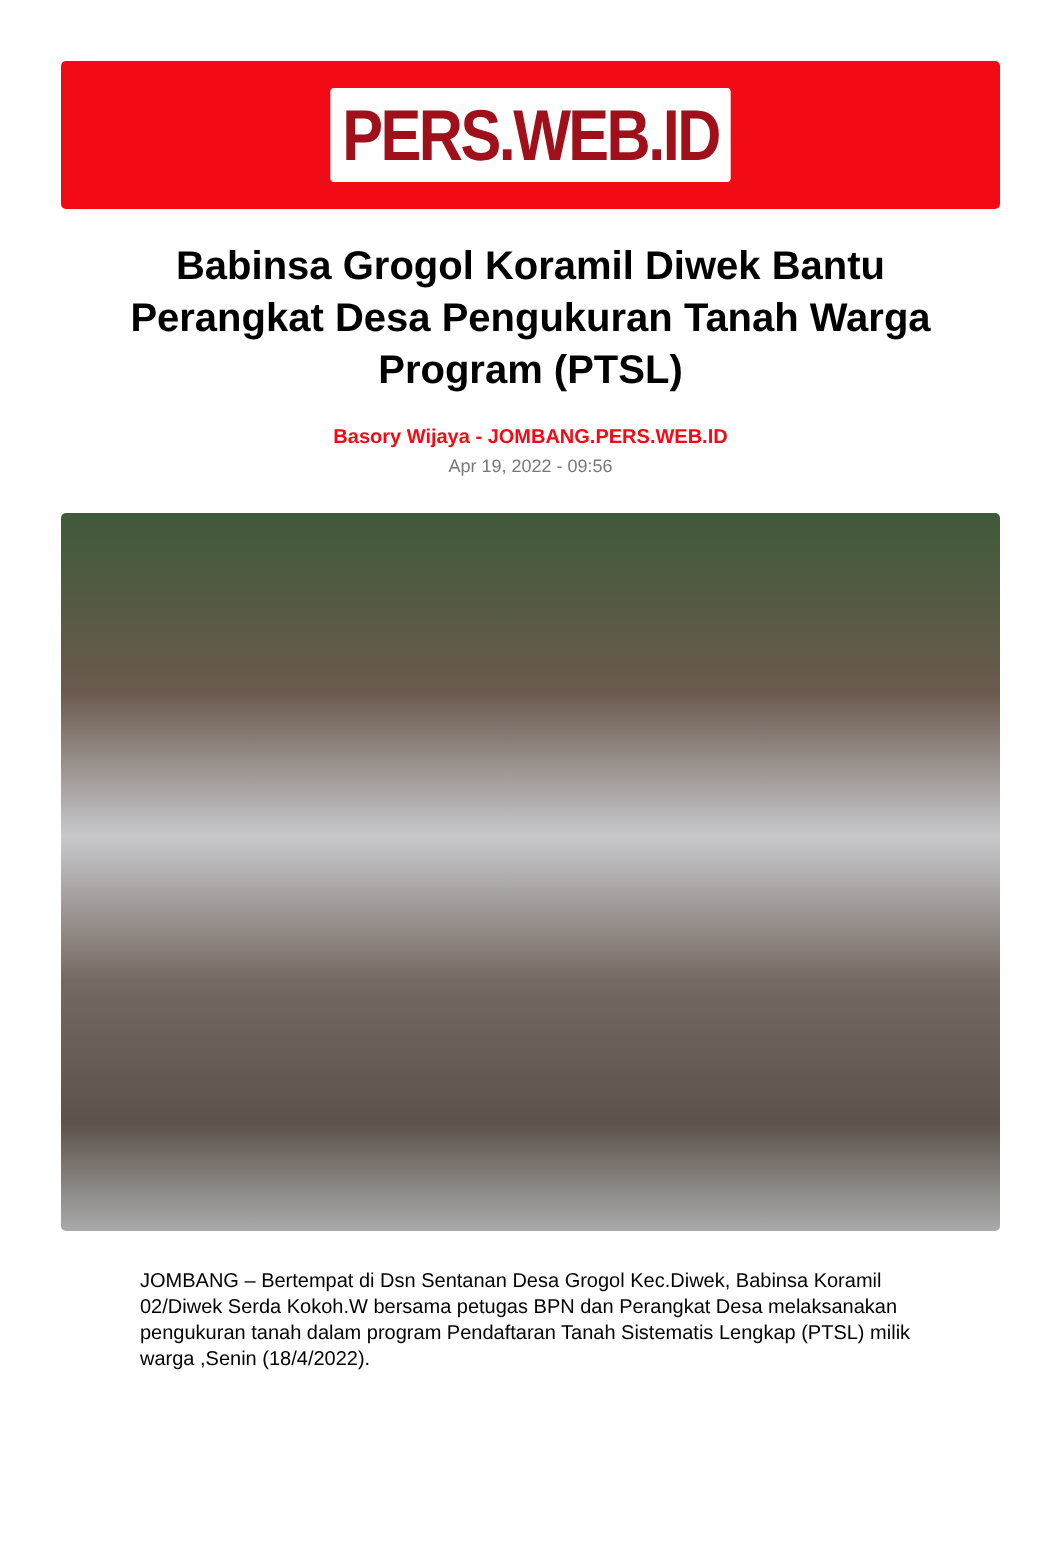PERS.WEB.ID
Babinsa Grogol Koramil Diwek Bantu Perangkat Desa Pengukuran Tanah Warga Program (PTSL)
Basory Wijaya - JOMBANG.PERS.WEB.ID
Apr 19, 2022 - 09:56
JOMBANG – Bertempat di Dsn Sentanan Desa Grogol Kec.Diwek, Babinsa Koramil 02/Diwek Serda Kokoh.W bersama petugas BPN dan Perangkat Desa melaksanakan pengukuran tanah dalam program Pendaftaran Tanah Sistematis Lengkap (PTSL) milik warga ,Senin (18/4/2022).